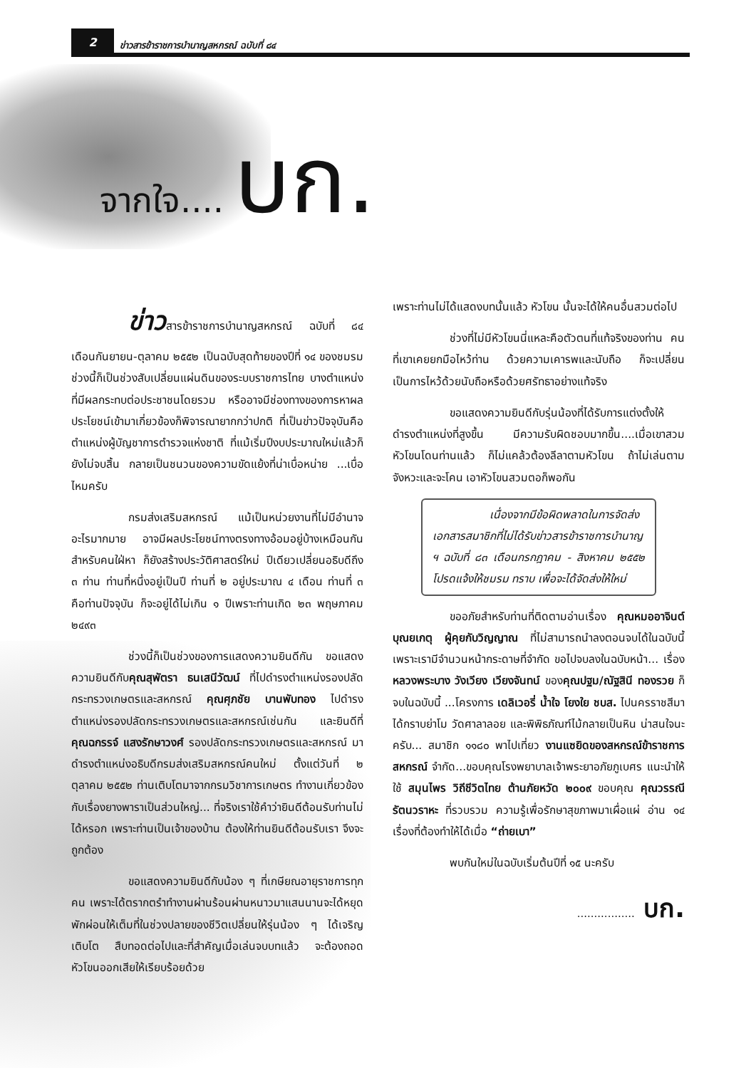2
ข่าวสารข้าราชการบำนาญสหกรณ์ ฉบับที่ ๘๔
จากใจ.... บก.
ข่าวสารข้าราชการบำนาญสหกรณ์ ฉบับที่ ๘๔ เดือนกันยายน-ตุลาคม ๒๕๕๒ เป็นฉบับสุดท้ายของปีที่ ๑๔ ของชมรม ช่วงนี้ก็เป็นช่วงสับเปลี่ยนแผ่นดินของระบบราชการไทย บางตำแหน่งที่มีผลกระทบต่อประชาชนโดยรวม หรืออาจมีช่องทางของการหาผลประโยชน์เข้ามาเกี่ยวข้องก็พิจารณายากกว่าปกติ ที่เป็นข่าวปัจจุบันคือตำแหน่งผู้บัญชาการตำรวจแห่งชาติ ที่แม้เริ่มปีงบประมาณใหม่แล้วก็ยังไม่จบสิ้น กลายเป็นชนวนของความขัดแย้งที่น่าเบื่อหน่าย ...เบื่อไหมครับ
กรมส่งเสริมสหกรณ์ แม้เป็นหน่วยงานที่ไม่มีอำนาจอะไรมากมาย อาจมีผลประโยชน์ทางตรงทางอ้อมอยู่บ้างเหมือนกันสำหรับคนใฝ่หา ก็ยังสร้างประวัติศาสตร์ใหม่ ปีเดียวเปลี่ยนอธิบดีถึง ๓ ท่าน ท่านที่หนึ่งอยู่เป็นปี ท่านที่ ๒ อยู่ประมาณ ๔ เดือน ท่านที่ ๓ คือท่านปัจจุบัน ก็จะอยู่ได้ไม่เกิน ๑ ปีเพราะท่านเกิด ๒๓ พฤษภาคม ๒๔๙๓
ช่วงนี้ก็เป็นช่วงของการแสดงความยินดีกัน ขอแสดงความยินดีกับคุณสุพัตรา ธนเสนีวัฒน์ ที่ไปดำรงตำแหน่งรองปลัดกระทรวงเกษตรและสหกรณ์ คุณศุภชัย บานพับทอง ไปดำรงตำแหน่งรองปลัดกระทรวงเกษตรและสหกรณ์เช่นกัน และยินดีที่ คุณฉกรรจ์ แสงรักษาวงศ์ รองปลัดกระทรวงเกษตรและสหกรณ์ มาดำรงตำแหน่งอธิบดีกรมส่งเสริมสหกรณ์คนใหม่ ตั้งแต่วันที่ ๒ ตุลาคม ๒๕๕๒ ท่านเติบโตมาจากกรมวิชาการเกษตร ทำงานเกี่ยวข้องกับเรื่องยางพาราเป็นส่วนใหญ่... ที่จริงเราใช้คำว่ายินดีต้อนรับท่านไม่ได้หรอก เพราะท่านเป็นเจ้าของบ้าน ต้องให้ท่านยินดีต้อนรับเรา จึงจะถูกต้อง
ขอแสดงความยินดีกับน้อง ๆ ที่เกษียณอายุราชการทุกคน เพราะได้ตรากตรำทำงานผ่านร้อนผ่านหนาวมาแสนนานจะได้หยุดพักผ่อนให้เต็มที่ในช่วงปลายของชีวิตเปลี่ยนให้รุ่นน้อง ๆ ได้เจริญเติบโต สืบทอดต่อไปและที่สำคัญเมื่อเล่นจบบทแล้ว จะต้องถอดหัวโขนออกเสียให้เรียบร้อยด้วย
เพราะท่านไม่ได้แสดงบทนั้นแล้ว หัวโขน นั้นจะได้ให้คนอื่นสวมต่อไป
ช่วงที่ไม่มีหัวโขนนี่แหละคือตัวตนที่แท้จริงของท่าน คนที่เขาเคยยกมือไหว้ท่าน ด้วยความเคารพและนับถือ ก็จะเปลี่ยนเป็นการไหว้ด้วยนับถือหรือด้วยศรัทธาอย่างแท้จริง
ขอแสดงความยินดีกับรุ่นน้องที่ได้รับการแต่งตั้งให้ดำรงตำแหน่งที่สูงขึ้น มีความรับผิดชอบมากขึ้น....เมื่อเขาสวมหัวโขนโดนท่านแล้ว ก็ไม่แคล้วต้องลีลาตามหัวโขน ถ้าไม่เล่นตามจังหวะและจะโคน เอาหัวโขนสวมตอก็พอกัน
เนื่องจากมีข้อผิดพลาดในการจัดส่งเอกสารสมาชิกที่ไม่ได้รับข่าวสารข้าราชการบำนาญ ฯ ฉบับที่ ๘๓ เดือนกรกฎาคม - สิงหาคม ๒๕๕๒ โปรดแจ้งให้ชมรม ทราบ เพื่อจะได้จัดส่งให้ใหม่
ขออภัยสำหรับท่านที่ติดตามอ่านเรื่อง คุณหมออาจินต์ บุณยเกตุ ผู้คุยกับวิญญาณ ที่ไม่สามารถนำลงตอนจบได้ในฉบับนี้ เพราะเรามีจำนวนหน้ากระดาษที่จำกัด ขอไปจบลงในฉบับหน้า... เรื่อง หลวงพระบาง วังเวียง เวียงจันทน์ ของคุณปฐม/ณัฐสินี ทองรวย ก็จบในฉบับนี้ ...โครงการ เดลิเวอรี่ น้ำใจ โยงใย ชบส. ไปนครราชสีมา ได้กราบย่าโม วัดศาลาลอย และพิพิธภัณฑ์ไม้กลายเป็นหิน น่าสนใจนะครับ... สมาชิก ๑๑๘๐ พาไปเที่ยว งานแซยิดของสหกรณ์ข้าราชการสหกรณ์ จำกัด...ขอบคุณโรงพยาบาลเจ้าพระยาอภัยภูเบศร แนะนำให้ใช้ สมุนไพร วิถีชีวิตไทย ต้านภัยหวัด ๒๐๐๙ ขอบคุณ คุณวรรณี รัตนวราหะ ที่รวบรวม ความรู้เพื่อรักษาสุขภาพมาเผื่อแผ่ อ่าน ๑๔ เรื่องที่ต้องทำให้ได้เมื่อ “ถ่ายเบา”
พบกันใหม่ในฉบับเริ่มต้นปีที่ ๑๕ นะครับ
................. บก.